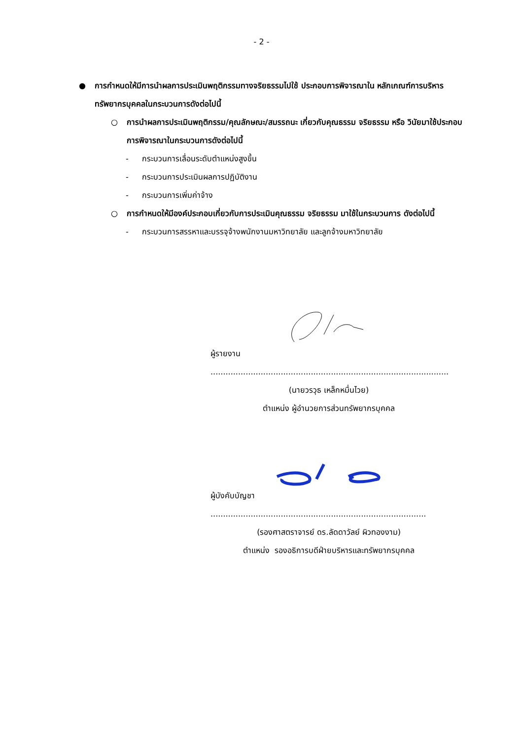- 2 -
● การกำหนดให้มีการนำผลการประเมินพฤติกรรมทางจริยธรรมไปใช้ ประกอบการพิจารณาใน หลักเกณฑ์การบริหารทรัพยากรบุคคลในกระบวนการดังต่อไปนี้
○ การนำผลการประเมินพฤติกรรม/คุณลักษณะ/สมรรถนะ เกี่ยวกับคุณธรรม จริยธรรม หรือ วินัยมาใช้ประกอบการพิจารณาในกระบวนการดังต่อไปนี้
- กระบวนการเลื่อนระดับตำแหน่งสูงขึ้น
- กระบวนการประเมินผลการปฏิบัติงาน
- กระบวนการเพิ่มค่าจ้าง
○ การกำหนดให้มีองค์ประกอบเกี่ยวกับการประเมินคุณธรรม จริยธรรม มาใช้ในกระบวนการ ดังต่อไปนี้
- กระบวนการสรรหาและบรรจุจ้างพนักงานมหาวิทยาลัย และลูกจ้างมหาวิทยาลัย
ผู้รายงาน ...............................................................................................
(นายวรวุธ เหล็กหมื่นไวย)
ตำแหน่ง ผู้อำนวยการส่วนทรัพยากรบุคคล
ผู้บังคับบัญชา ......................................................................................
(รองศาสตราจารย์ ดร.ลัดดาวัลย์ ผิวทองงาม)
ตำแหน่ง รองอธิการบดีฝ่ายบริหารและทรัพยากรบุคคล